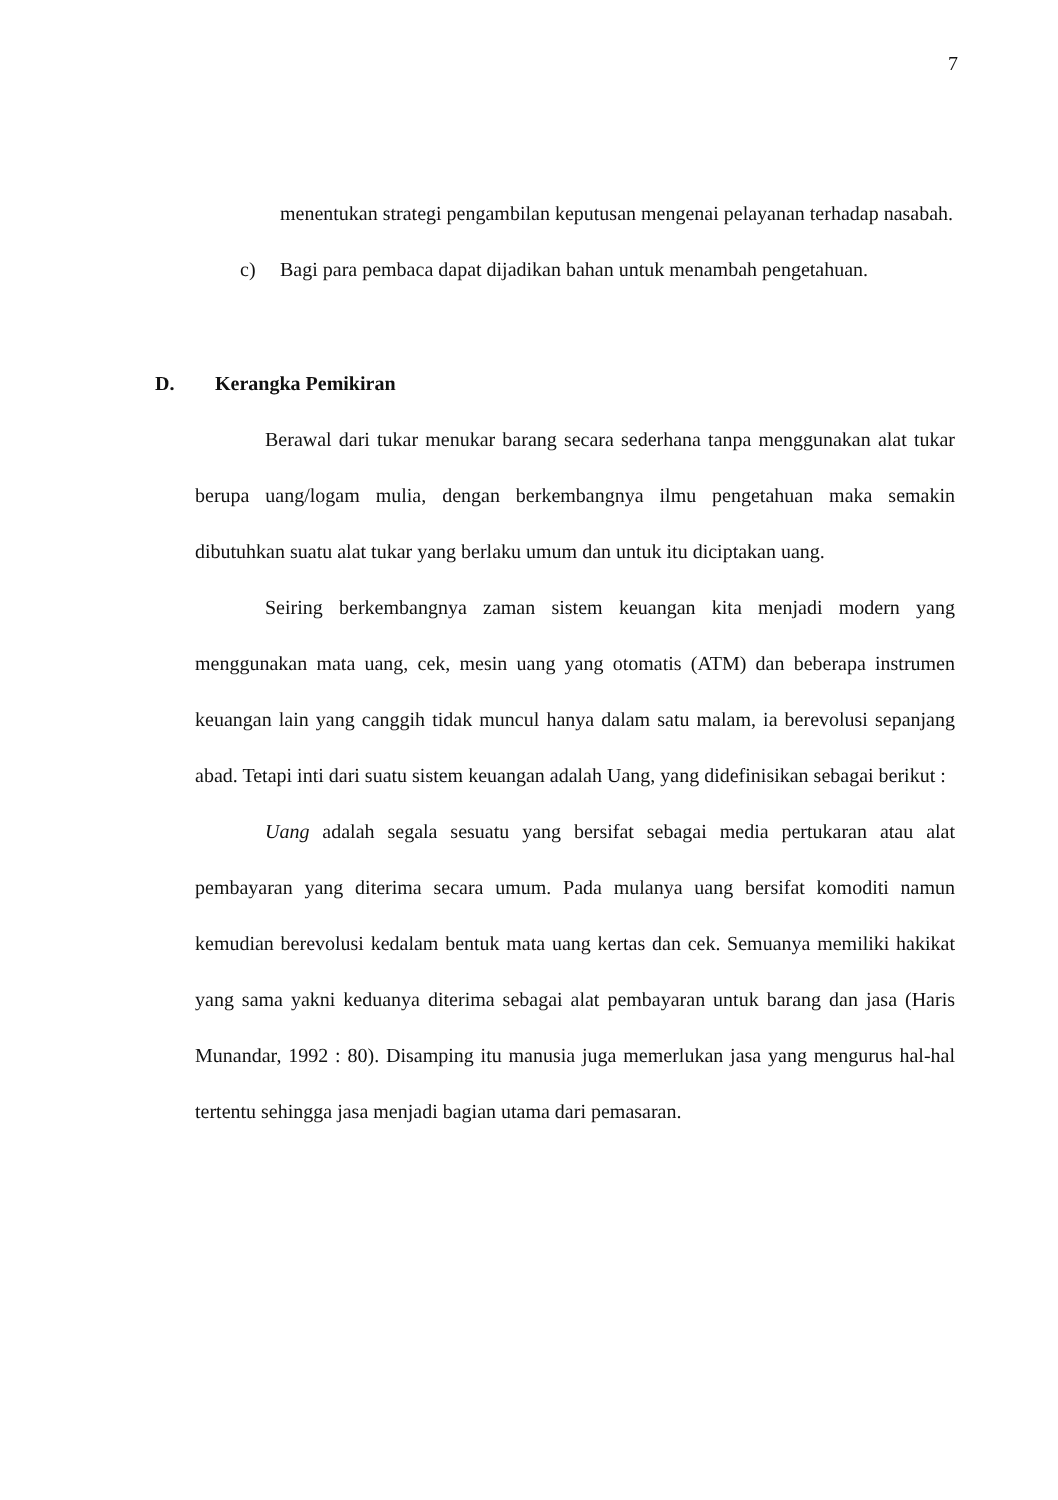7
menentukan strategi pengambilan keputusan mengenai pelayanan terhadap nasabah.
c) Bagi para pembaca dapat dijadikan bahan untuk menambah pengetahuan.
D. Kerangka Pemikiran
Berawal dari tukar menukar barang secara sederhana tanpa menggunakan alat tukar berupa uang/logam mulia, dengan berkembangnya ilmu pengetahuan maka semakin dibutuhkan suatu alat tukar yang berlaku umum dan untuk itu diciptakan uang.
Seiring berkembangnya zaman sistem keuangan kita menjadi modern yang menggunakan mata uang, cek, mesin uang yang otomatis (ATM) dan beberapa instrumen keuangan lain yang canggih tidak muncul hanya dalam satu malam, ia berevolusi sepanjang abad. Tetapi inti dari suatu sistem keuangan adalah Uang, yang didefinisikan sebagai berikut :
Uang adalah segala sesuatu yang bersifat sebagai media pertukaran atau alat pembayaran yang diterima secara umum. Pada mulanya uang bersifat komoditi namun kemudian berevolusi kedalam bentuk mata uang kertas dan cek. Semuanya memiliki hakikat yang sama yakni keduanya diterima sebagai alat pembayaran untuk barang dan jasa (Haris Munandar, 1992 : 80). Disamping itu manusia juga memerlukan jasa yang mengurus hal-hal tertentu sehingga jasa menjadi bagian utama dari pemasaran.